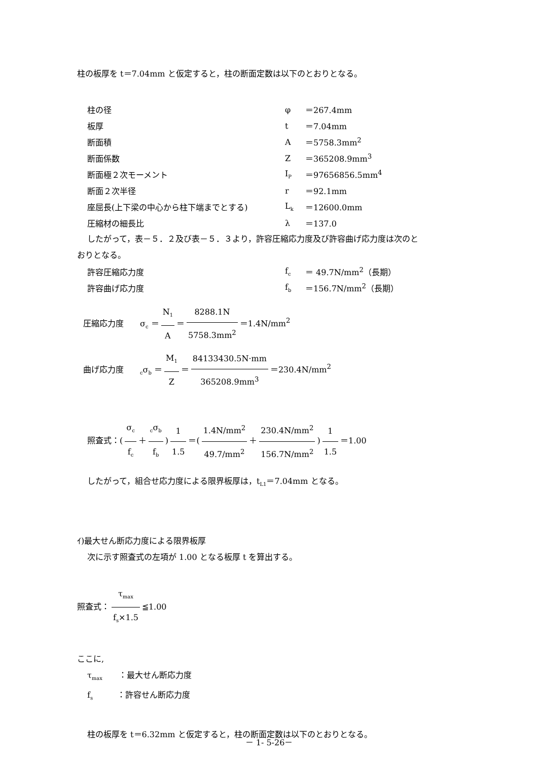柱の板厚を t＝7.04mm と仮定すると，柱の断面定数は以下のとおりとなる。
| 柱の径 | φ | ＝267.4mm |
| 板厚 | t | ＝7.04mm |
| 断面積 | A | ＝5758.3mm<sup>2</sup> |
| 断面係数 | Z | ＝365208.9mm<sup>3</sup> |
| 断面極２次モーメント | I<sub>P</sub> | ＝97656856.5mm<sup>4</sup> |
| 断面２次半径 | r | ＝92.1mm |
| 座屈長(上下梁の中心から柱下端までとする) | L<sub>k</sub> | ＝12600.0mm |
| 圧縮材の細長比 | λ | ＝137.0 |
したがって，表－５．２及び表－５．３より，許容圧縮応力度及び許容曲げ応力度は次のと
おりとなる。
| 許容圧縮応力度 | f<sub>c</sub> | ＝ 49.7N/mm<sup>2</sup>（長期） |
| 許容曲げ応力度 | f<sub>b</sub> | ＝156.7N/mm<sup>2</sup>（長期） |
圧縮応力度　　σ<sub>c</sub> ＝ N<sub>1</sub> A ＝ 8288.1N 5758.3mm<sup>2</sup> ＝1.4N/mm<sup>2</sup>
曲げ応力度　　<sub>c</sub>σ<sub>b</sub> ＝ M<sub>1</sub> Z ＝ 84133430.5N·mm 365208.9mm<sup>3</sup> ＝230.4N/mm<sup>2</sup>
照査式：(σ<sub>c</sub> f<sub>c</sub> ＋<sub>c</sub>σ<sub>b</sub> f<sub>b</sub>) 1 1.5 ＝(1.4N/mm<sup>2</sup> 49.7/mm<sup>2</sup> ＋ 230.4N/mm<sup>2</sup> 156.7N/mm<sup>2</sup>) 1 1.5 ＝1.00
したがって，組合せ応力度による限界板厚は，t<sub>L1</sub>＝7.04mm となる。
ｲ)最大せん断応力度による限界板厚
次に示す照査式の左項が 1.00 となる板厚 t を算出する。
照査式： τ<sub>max</sub> f<sub>s</sub>×1.5 ≦1.00
ここに,
τ<sub>max</sub>　　：最大せん断応力度
f<sub>s</sub>　　　：許容せん断応力度
柱の板厚を t＝6.32mm と仮定すると，柱の断面定数は以下のとおりとなる。
－ 1- 5-26－